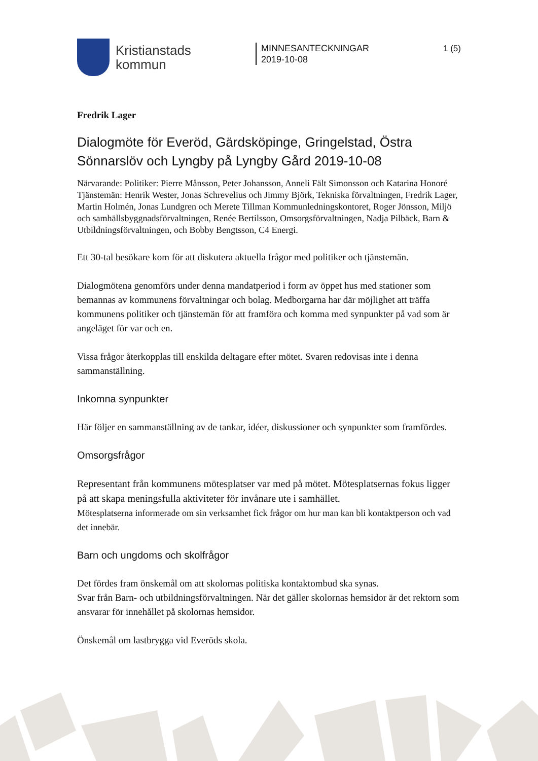Kristianstads
kommun
MINNESANTECKNINGAR
2019-10-08
1 (5)
Fredrik Lager
Dialogmöte för Everöd, Gärdsköpinge, Gringelstad, Östra Sönnarslöv och Lyngby på Lyngby Gård 2019-10-08
Närvarande: Politiker: Pierre Månsson, Peter Johansson, Anneli Fält Simonsson och Katarina Honoré
Tjänstemän: Henrik Wester, Jonas Schrevelius och Jimmy Björk, Tekniska förvaltningen, Fredrik Lager, Martin Holmén, Jonas Lundgren och Merete Tillman Kommunledningskontoret, Roger Jönsson, Miljö och samhällsbyggnadsförvaltningen, Renée Bertilsson, Omsorgsförvaltningen, Nadja Pilbäck, Barn & Utbildningsförvaltningen, och Bobby Bengtsson, C4 Energi.
Ett 30-tal besökare kom för att diskutera aktuella frågor med politiker och tjänstemän.
Dialogmötena genomförs under denna mandatperiod i form av öppet hus med stationer som bemannas av kommunens förvaltningar och bolag. Medborgarna har där möjlighet att träffa kommunens politiker och tjänstemän för att framföra och komma med synpunkter på vad som är angeläget för var och en.
Vissa frågor återkopplas till enskilda deltagare efter mötet. Svaren redovisas inte i denna sammanställning.
Inkomna synpunkter
Här följer en sammanställning av de tankar, idéer, diskussioner och synpunkter som framfördes.
Omsorgsfrågor
Representant från kommunens mötesplatser var med på mötet. Mötesplatsernas fokus ligger på att skapa meningsfulla aktiviteter för invånare ute i samhället.
Mötesplatserna informerade om sin verksamhet fick frågor om hur man kan bli kontaktperson och vad det innebär.
Barn och ungdoms och skolfrågor
Det fördes fram önskemål om att skolornas politiska kontaktombud ska synas.
Svar från Barn- och utbildningsförvaltningen. När det gäller skolornas hemsidor är det rektorn som ansvarar för innehållet på skolornas hemsidor.
Önskemål om lastbrygga vid Everöds skola.